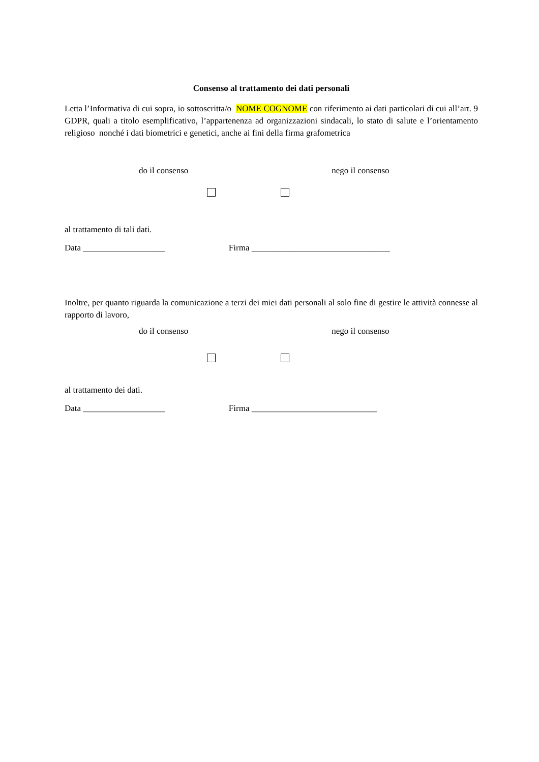Consenso al trattamento dei dati personali
Letta l’Informativa di cui sopra, io sottoscritta/o NOME COGNOME con riferimento ai dati particolari di cui all’art. 9 GDPR, quali a titolo esemplificativo, l’appartenenza ad organizzazioni sindacali, lo stato di salute e l’orientamento religioso nonché i dati biometrici e genetici, anche ai fini della firma grafometrica
do il consenso nego il consenso
al trattamento di tali dati.
Data ___________________ Firma ________________________________
Inoltre, per quanto riguarda la comunicazione a terzi dei miei dati personali al solo fine di gestire le attività connesse al rapporto di lavoro,
do il consenso nego il consenso
al trattamento dei dati.
Data ___________________ Firma _____________________________